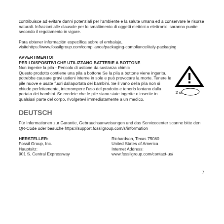contribuisce ad evitare danni potenziali per l'ambiente e la salute umana ed a conservare le risorse naturali. Infrazioni alle clausole per lo smaltimento di oggetti elettrici o elettronici saranno punite secondo il regolamento in vigore.
Para obtener información específica sobre el embalaje, visitehttps://www.fossilgroup.com/compliance/packaging-compliance/italy-packaging
AVVERTIMENTO!
PER I DISPOSITIVI CHE UTILIZZANO BATTERIE A BOTTONE
2 or
Non ingerire la pila - Pericolo di ustione da sostanza chimic
Questo prodotto contiene una pila a bottone Se la pila a bottone viene ingerita, potrebbe causare gravi ustioni interne in sole e può provocare la morte. Tenere le pile nuove e usate fuori dallaportata dei bambini. Se il vano della pila non si chiude perfettamente, interrompere l'uso del prodotto e tenerlo lontano dalla portata dei bambini. Se credete che le pile siano state ingerite o inserite in qualsiasi parte del corpo, rivolgetevi immediatamente a un medico.
DEUTSCH
Für Informationen zur Garantie, Gebrauchsanweisungen und das Servicecenter scanne bitte den QR-Code oder besuche https://support.fossilgroup.com/s/information
HERSTELLER:
Fossil Group, Inc.
Hauptsitz:
901 S. Central Expressway
Richardson, Texas 75080
United States of America
Internet Address:
www.fossilgroup.com/contact-us/
7